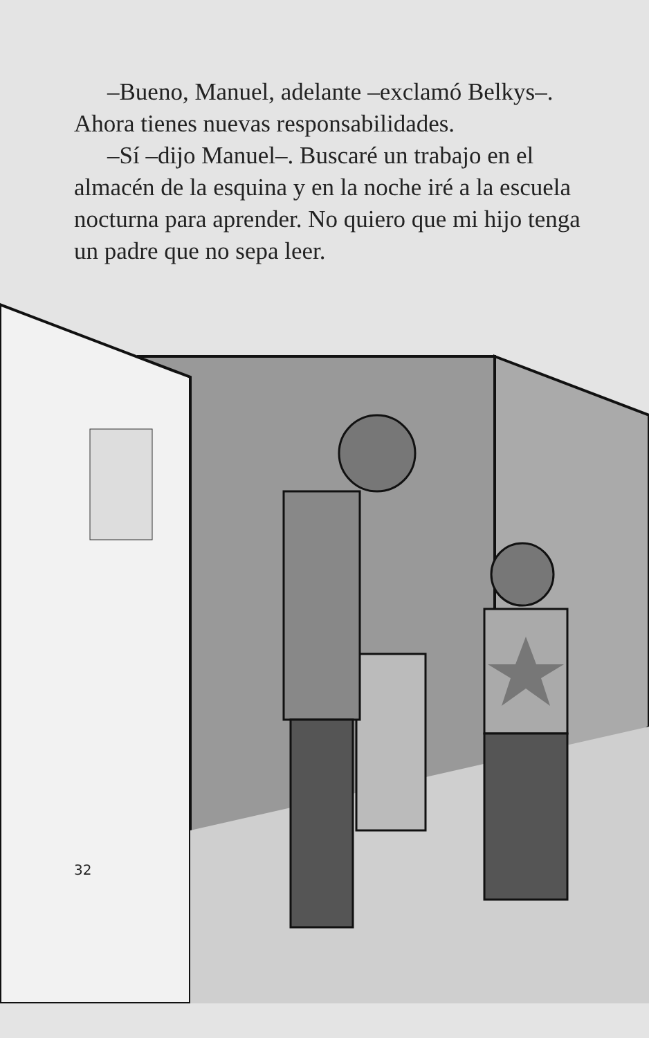–Bueno, Manuel, adelante –exclamó Belkys–. Ahora tienes nuevas responsabilidades.
–Sí –dijo Manuel–. Buscaré un trabajo en el almacén de la esquina y en la noche iré a la escuela nocturna para aprender. No quiero que mi hijo tenga un padre que no sepa leer.
32